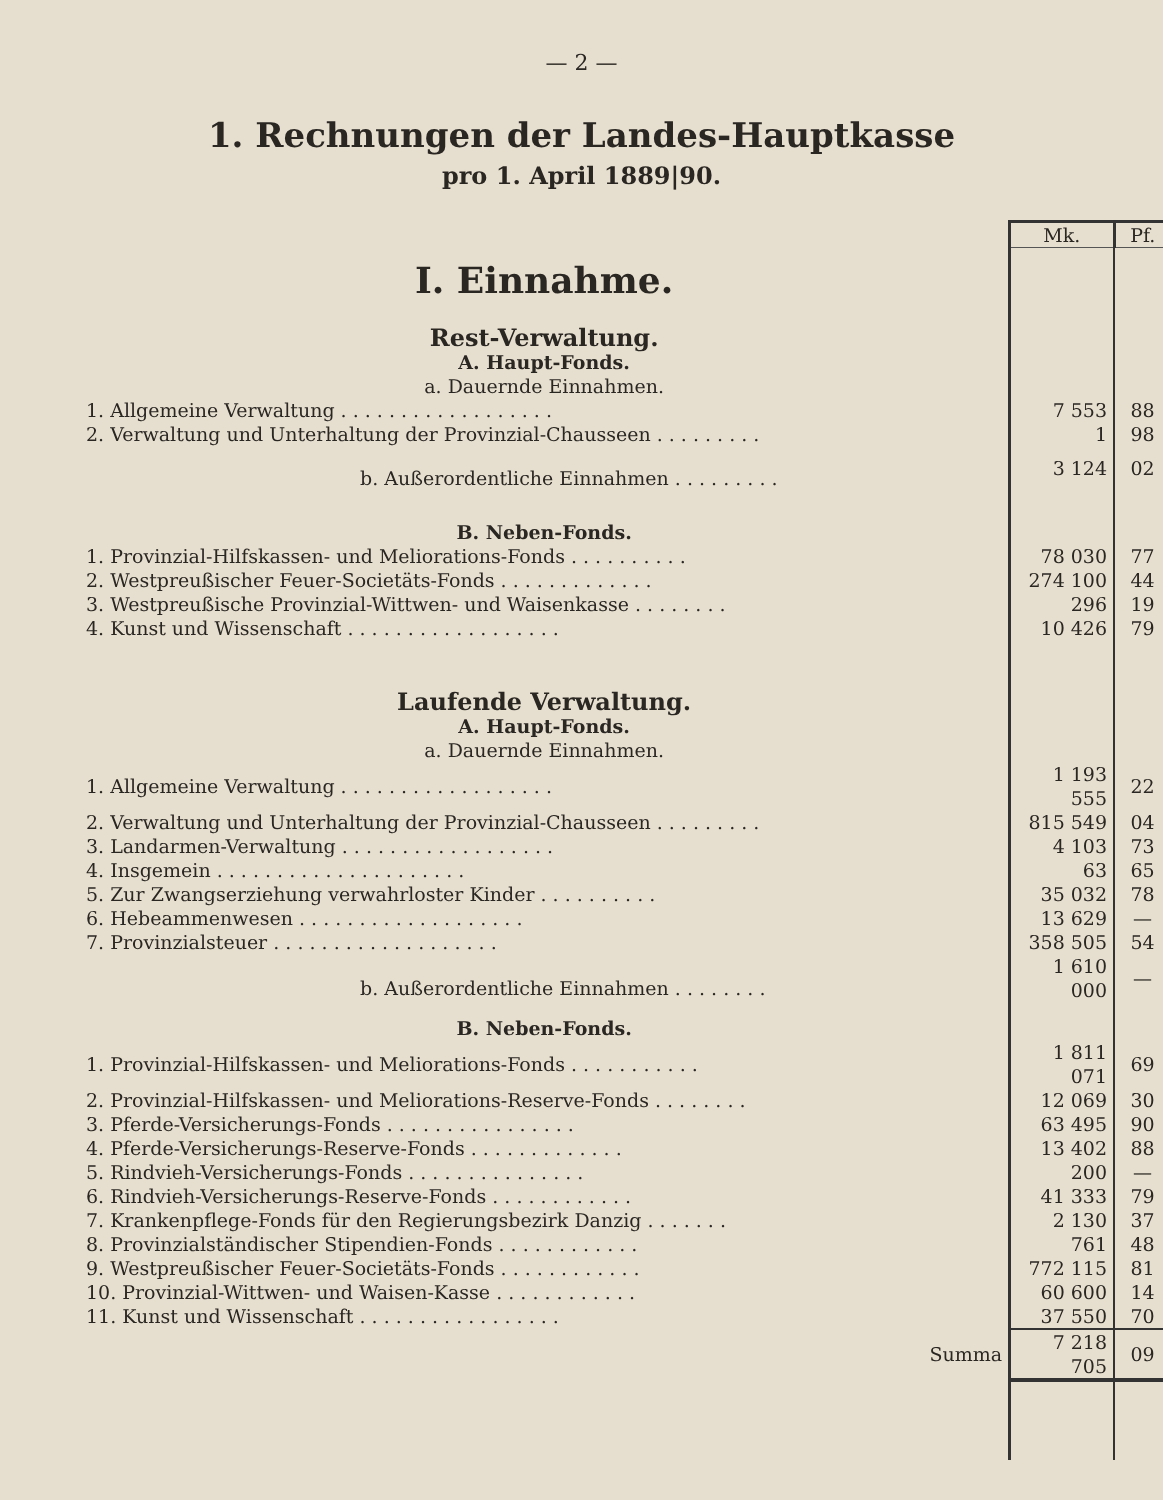— 2 —
1. Rechnungen der Landes-Hauptkasse
pro 1. April 1889|90.
| | Mk. | Pf. |
| I. Einnahme. | | |
| Rest-Verwaltung. | | |
| A. Haupt-Fonds. | | |
| a. Dauernde Einnahmen. | | |
| 1. Allgemeine Verwaltung . . . . . . . . . . . . . . . . . . | 7 553 | 88 |
| 2. Verwaltung und Unterhaltung der Provinzial-Chausseen . . . . . . . . . | 1 | 98 |
| b. Außerordentliche Einnahmen . . . . . . . . . | 3 124 | 02 |
| B. Neben-Fonds. | | |
| 1. Provinzial-Hilfskassen- und Meliorations-Fonds . . . . . . . . . . | 78 030 | 77 |
| 2. Westpreußischer Feuer-Societäts-Fonds . . . . . . . . . . . . . | 274 100 | 44 |
| 3. Westpreußische Provinzial-Wittwen- und Waisenkasse . . . . . . . . | 296 | 19 |
| 4. Kunst und Wissenschaft . . . . . . . . . . . . . . . . . . | 10 426 | 79 |
| Laufende Verwaltung. | | |
| A. Haupt-Fonds. | | |
| a. Dauernde Einnahmen. | | |
| 1. Allgemeine Verwaltung . . . . . . . . . . . . . . . . . . | 1 193 555 | 22 |
| 2. Verwaltung und Unterhaltung der Provinzial-Chausseen . . . . . . . . . | 815 549 | 04 |
| 3. Landarmen-Verwaltung . . . . . . . . . . . . . . . . . . | 4 103 | 73 |
| 4. Insgemein . . . . . . . . . . . . . . . . . . . . . | 63 | 65 |
| 5. Zur Zwangserziehung verwahrloster Kinder . . . . . . . . . . | 35 032 | 78 |
| 6. Hebeammenwesen . . . . . . . . . . . . . . . . . . . | 13 629 | — |
| 7. Provinzialsteuer . . . . . . . . . . . . . . . . . . . | 358 505 | 54 |
| b. Außerordentliche Einnahmen . . . . . . . . | 1 610 000 | — |
| B. Neben-Fonds. | | |
| 1. Provinzial-Hilfskassen- und Meliorations-Fonds . . . . . . . . . . . | 1 811 071 | 69 |
| 2. Provinzial-Hilfskassen- und Meliorations-Reserve-Fonds . . . . . . . . | 12 069 | 30 |
| 3. Pferde-Versicherungs-Fonds . . . . . . . . . . . . . . . . | 63 495 | 90 |
| 4. Pferde-Versicherungs-Reserve-Fonds . . . . . . . . . . . . . | 13 402 | 88 |
| 5. Rindvieh-Versicherungs-Fonds . . . . . . . . . . . . . . . | 200 | — |
| 6. Rindvieh-Versicherungs-Reserve-Fonds . . . . . . . . . . . . | 41 333 | 79 |
| 7. Krankenpflege-Fonds für den Regierungsbezirk Danzig . . . . . . . | 2 130 | 37 |
| 8. Provinzialständischer Stipendien-Fonds . . . . . . . . . . . . | 761 | 48 |
| 9. Westpreußischer Feuer-Societäts-Fonds . . . . . . . . . . . . | 772 115 | 81 |
| 10. Provinzial-Wittwen- und Waisen-Kasse . . . . . . . . . . . . | 60 600 | 14 |
| 11. Kunst und Wissenschaft . . . . . . . . . . . . . . . . . | 37 550 | 70 |
| Summa | 7 218 705 | 09 |